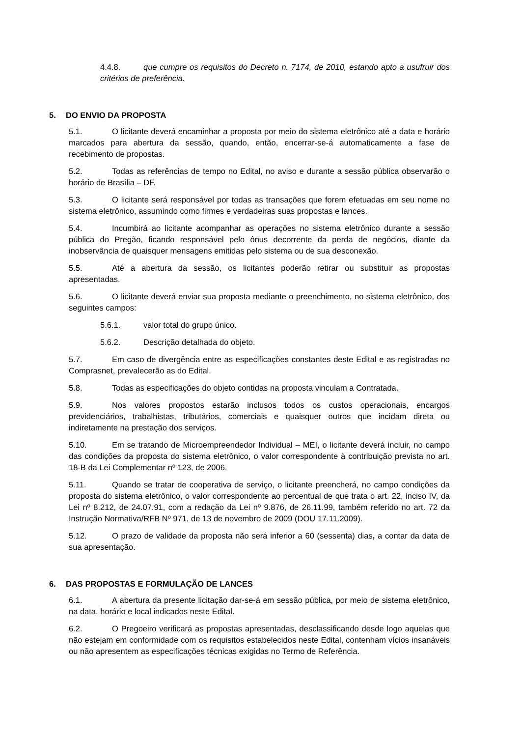4.4.8. que cumpre os requisitos do Decreto n. 7174, de 2010, estando apto a usufruir dos critérios de preferência.
5. DO ENVIO DA PROPOSTA
5.1. O licitante deverá encaminhar a proposta por meio do sistema eletrônico até a data e horário marcados para abertura da sessão, quando, então, encerrar-se-á automaticamente a fase de recebimento de propostas.
5.2. Todas as referências de tempo no Edital, no aviso e durante a sessão pública observarão o horário de Brasília – DF.
5.3. O licitante será responsável por todas as transações que forem efetuadas em seu nome no sistema eletrônico, assumindo como firmes e verdadeiras suas propostas e lances.
5.4. Incumbirá ao licitante acompanhar as operações no sistema eletrônico durante a sessão pública do Pregão, ficando responsável pelo ônus decorrente da perda de negócios, diante da inobservância de quaisquer mensagens emitidas pelo sistema ou de sua desconexão.
5.5. Até a abertura da sessão, os licitantes poderão retirar ou substituir as propostas apresentadas.
5.6. O licitante deverá enviar sua proposta mediante o preenchimento, no sistema eletrônico, dos seguintes campos:
5.6.1. valor total do grupo único.
5.6.2. Descrição detalhada do objeto.
5.7. Em caso de divergência entre as especificações constantes deste Edital e as registradas no Comprasnet, prevalecerão as do Edital.
5.8. Todas as especificações do objeto contidas na proposta vinculam a Contratada.
5.9. Nos valores propostos estarão inclusos todos os custos operacionais, encargos previdenciários, trabalhistas, tributários, comerciais e quaisquer outros que incidam direta ou indiretamente na prestação dos serviços.
5.10. Em se tratando de Microempreendedor Individual – MEI, o licitante deverá incluir, no campo das condições da proposta do sistema eletrônico, o valor correspondente à contribuição prevista no art. 18-B da Lei Complementar nº 123, de 2006.
5.11. Quando se tratar de cooperativa de serviço, o licitante preencherá, no campo condições da proposta do sistema eletrônico, o valor correspondente ao percentual de que trata o art. 22, inciso IV, da Lei nº 8.212, de 24.07.91, com a redação da Lei nº 9.876, de 26.11.99, também referido no art. 72 da Instrução Normativa/RFB Nº 971, de 13 de novembro de 2009 (DOU 17.11.2009).
5.12. O prazo de validade da proposta não será inferior a 60 (sessenta) dias, a contar da data de sua apresentação.
6. DAS PROPOSTAS E FORMULAÇÃO DE LANCES
6.1. A abertura da presente licitação dar-se-á em sessão pública, por meio de sistema eletrônico, na data, horário e local indicados neste Edital.
6.2. O Pregoeiro verificará as propostas apresentadas, desclassificando desde logo aquelas que não estejam em conformidade com os requisitos estabelecidos neste Edital, contenham vícios insanáveis ou não apresentem as especificações técnicas exigidas no Termo de Referência.